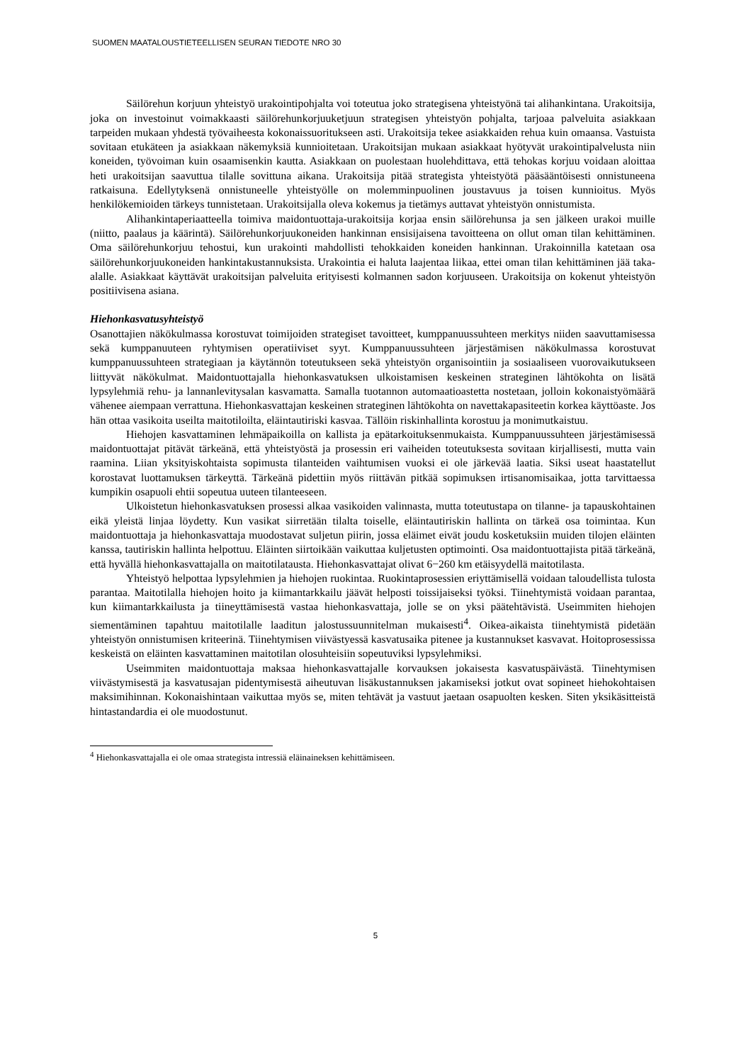SUOMEN MAATALOUSTIETEELLISEN SEURAN TIEDOTE NRO 30
Säilörehun korjuun yhteistyö urakointipohjalta voi toteutua joko strategisena yhteistyönä tai alihankintana. Urakoitsija, joka on investoinut voimakkaasti säilörehunkorjuuketjuun strategisen yhteistyön pohjalta, tarjoaa palveluita asiakkaan tarpeiden mukaan yhdestä työvaiheesta kokonaissuoritukseen asti. Urakoitsija tekee asiakkaiden rehua kuin omaansa. Vastuista sovitaan etukäteen ja asiakkaan näkemyksiä kunnioitetaan. Urakoitsijan mukaan asiakkaat hyötyvät urakointipalvelusta niin koneiden, työvoiman kuin osaamisenkin kautta. Asiakkaan on puolestaan huolehdittava, että tehokas korjuu voidaan aloittaa heti urakoitsijan saavuttua tilalle sovittuna aikana. Urakoitsija pitää strategista yhteistyötä pääsääntöisesti onnistuneena ratkaisuna. Edellytyksenä onnistuneelle yhteistyölle on molemminpuolinen joustavuus ja toisen kunnioitus. Myös henkilökemioiden tärkeys tunnistetaan. Urakoitsijalla oleva kokemus ja tietämys auttavat yhteistyön onnistumista.
Alihankintaperiaatteella toimiva maidontuottaja-urakoitsija korjaa ensin säilörehunsa ja sen jälkeen urakoi muille (niitto, paalaus ja käärintä). Säilörehunkorjuukoneiden hankinnan ensisijaisena tavoitteena on ollut oman tilan kehittäminen. Oma säilörehunkorjuu tehostui, kun urakointi mahdollisti tehokkaiden koneiden hankinnan. Urakoinnilla katetaan osa säilörehunkorjuukoneiden hankintakustannuksista. Urakointia ei haluta laajentaa liikaa, ettei oman tilan kehittäminen jää taka-alalle. Asiakkaat käyttävät urakoitsijan palveluita erityisesti kolmannen sadon korjuuseen. Urakoitsija on kokenut yhteistyön positiivisena asiana.
Hiehonkasvatusyhteistyö
Osanottajien näkökulmassa korostuvat toimijoiden strategiset tavoitteet, kumppanuussuhteen merkitys niiden saavuttamisessa sekä kumppanuuteen ryhtymisen operatiiviset syyt. Kumppanuussuhteen järjestämisen näkökulmassa korostuvat kumppanuussuhteen strategiaan ja käytännön toteutukseen sekä yhteistyön organisointiin ja sosiaaliseen vuorovaikutukseen liittyvät näkökulmat. Maidontuottajalla hiehonkasvatuksen ulkoistamisen keskeinen strateginen lähtökohta on lisätä lypsylehmiä rehu- ja lannanlevitysalan kasvamatta. Samalla tuotannon automaatioastetta nostetaan, jolloin kokonaistyömäärä vähenee aiempaan verrattuna. Hiehonkasvattajan keskeinen strateginen lähtökohta on navettakapasiteetin korkea käyttöaste. Jos hän ottaa vasikoita useilta maitotiloilta, eläintautiriski kasvaa. Tällöin riskinhallinta korostuu ja monimutkaistuu.
Hiehojen kasvattaminen lehmäpaikoilla on kallista ja epätarkoituksenmukaista. Kumppanuussuhteen järjestämisessä maidontuottajat pitävät tärkeänä, että yhteistyöstä ja prosessin eri vaiheiden toteutuksesta sovitaan kirjallisesti, mutta vain raamina. Liian yksityiskohtaista sopimusta tilanteiden vaihtumisen vuoksi ei ole järkevää laatia. Siksi useat haastatellut korostavat luottamuksen tärkeyttä. Tärkeänä pidettiin myös riittävän pitkää sopimuksen irtisanomisaikaa, jotta tarvittaessa kumpikin osapuoli ehtii sopeutua uuteen tilanteeseen.
Ulkoistetun hiehonkasvatuksen prosessi alkaa vasikoiden valinnasta, mutta toteutustapa on tilanne- ja tapauskohtainen eikä yleistä linjaa löydetty. Kun vasikat siirretään tilalta toiselle, eläintautiriskin hallinta on tärkeä osa toimintaa. Kun maidontuottaja ja hiehonkasvattaja muodostavat suljetun piirin, jossa eläimet eivät joudu kosketuksiin muiden tilojen eläinten kanssa, tautiriskin hallinta helpottuu. Eläinten siirtoikään vaikuttaa kuljetusten optimointi. Osa maidontuottajista pitää tärkeänä, että hyvällä hiehonkasvattajalla on maitotilatausta. Hiehonkasvattajat olivat 6−260 km etäisyydellä maitotilasta.
Yhteistyö helpottaa lypsylehmien ja hiehojen ruokintaa. Ruokintaprosessien eriyttämisellä voidaan taloudellista tulosta parantaa. Maitotilalla hiehojen hoito ja kiimantarkkailu jäävät helposti toissijaiseksi työksi. Tiinehtymistä voidaan parantaa, kun kiimantarkkailusta ja tiineyttämisestä vastaa hiehonkasvattaja, jolle se on yksi päätehtävistä. Useimmiten hiehojen siementäminen tapahtuu maitotilalle laaditun jalostussuunnitelman mukaisesti<sup>4</sup>. Oikea-aikaista tiinehtymistä pidetään yhteistyön onnistumisen kriteerinä. Tiinehtymisen viivästyessä kasvatusaika pitenee ja kustannukset kasvavat. Hoitoprosessissa keskeistä on eläinten kasvattaminen maitotilan olosuhteisiin sopeutuviksi lypsylehmiksi.
Useimmiten maidontuottaja maksaa hiehonkasvattajalle korvauksen jokaisesta kasvatuspäivästä. Tiinehtymisen viivästymisestä ja kasvatusajan pidentymisestä aiheutuvan lisäkustannuksen jakamiseksi jotkut ovat sopineet hiehokohtaisen maksimihinnan. Kokonaishintaan vaikuttaa myös se, miten tehtävät ja vastuut jaetaan osapuolten kesken. Siten yksikäsitteistä hintastandardia ei ole muodostunut.
<sup>4</sup> Hiehonkasvattajalla ei ole omaa strategista intressiä eläinaineksen kehittämiseen.
5